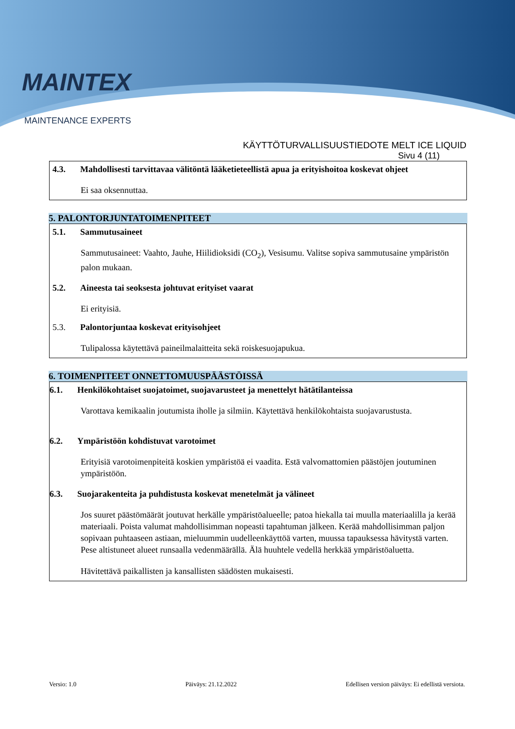MAINTEX
MAINTENANCE EXPERTS
KÄYTTÖTURVALLISUUSTIEDOTE MELT ICE LIQUID
Sivu 4 (11)
4.3. Mahdollisesti tarvittavaa välitöntä lääketieteellistä apua ja erityishoitoa koskevat ohjeet
Ei saa oksennuttaa.
5. PALONTORJUNTATOIMENPITEET
5.1. Sammutusaineet
Sammutusaineet: Vaahto, Jauhe, Hiilidioksidi (CO<sub>2</sub>), Vesisumu. Valitse sopiva sammutusaine ympäristön palon mukaan.
5.2. Aineesta tai seoksesta johtuvat erityiset vaarat
Ei erityisiä.
5.3. Palontorjuntaa koskevat erityisohjeet
Tulipalossa käytettävä paineilmalaitteita sekä roiskesuojapukua.
6. TOIMENPITEET ONNETTOMUUSPÄÄSTÖISSÄ
6.1. Henkilökohtaiset suojatoimet, suojavarusteet ja menettelyt hätätilanteissa
Varottava kemikaalin joutumista iholle ja silmiin. Käytettävä henkilökohtaista suojavarustusta.
6.2. Ympäristöön kohdistuvat varotoimet
Erityisiä varotoimenpiteitä koskien ympäristöä ei vaadita. Estä valvomattomien päästöjen joutuminen ympäristöön.
6.3. Suojarakenteita ja puhdistusta koskevat menetelmät ja välineet
Jos suuret päästömäärät joutuvat herkälle ympäristöalueelle; patoa hiekalla tai muulla materiaalilla ja kerää materiaali. Poista valumat mahdollisimman nopeasti tapahtuman jälkeen. Kerää mahdollisimman paljon sopivaan puhtaaseen astiaan, mieluummin uudelleenkäyttöä varten, muussa tapauksessa hävitystä varten. Pese altistuneet alueet runsaalla vedenmäärällä. Älä huuhtele vedellä herkkää ympäristöaluetta.
Hävitettävä paikallisten ja kansallisten säädösten mukaisesti.
Versio: 1.0 Päiväys: 21.12.2022 Edellisen version päiväys: Ei edellistä versiota.